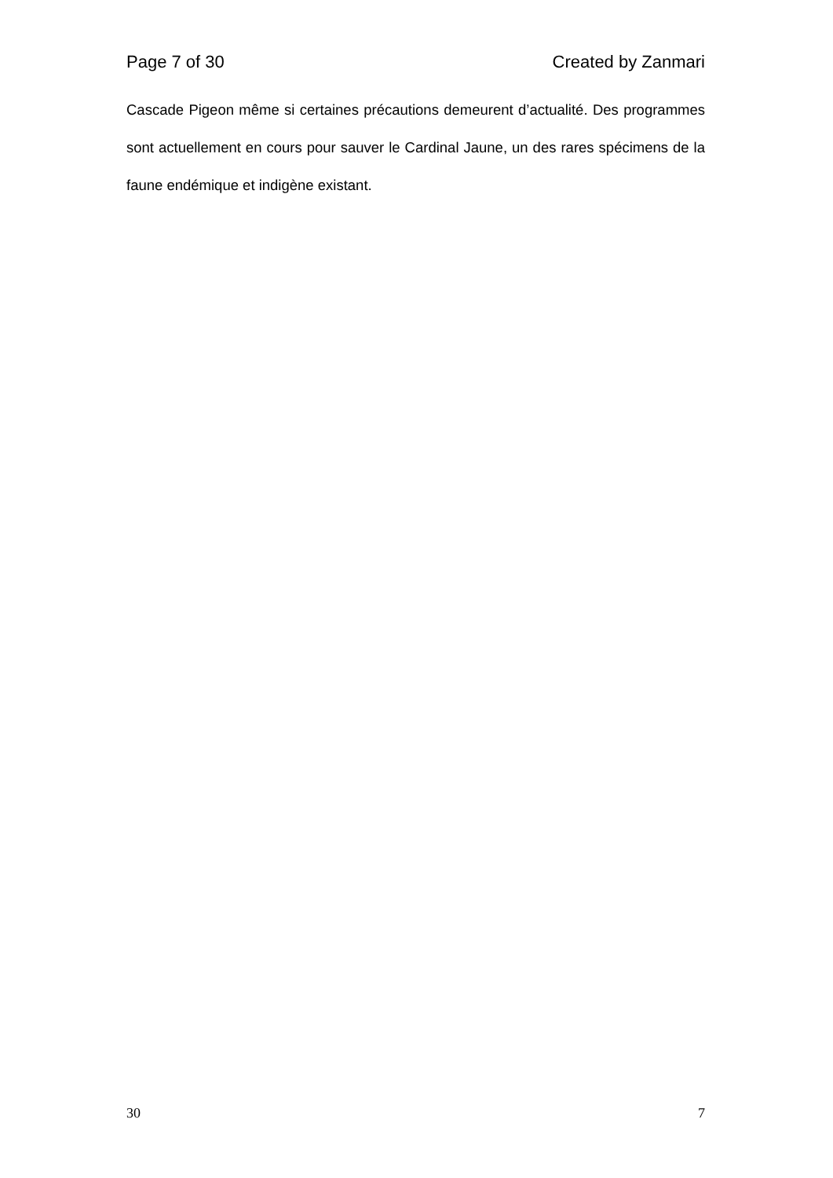Page 7 of 30 Created by Zanmari
Cascade Pigeon même si certaines précautions demeurent d’actualité. Des programmes sont actuellement en cours pour sauver le Cardinal Jaune, un des rares spécimens de la faune endémique et indigène existant.
30 7